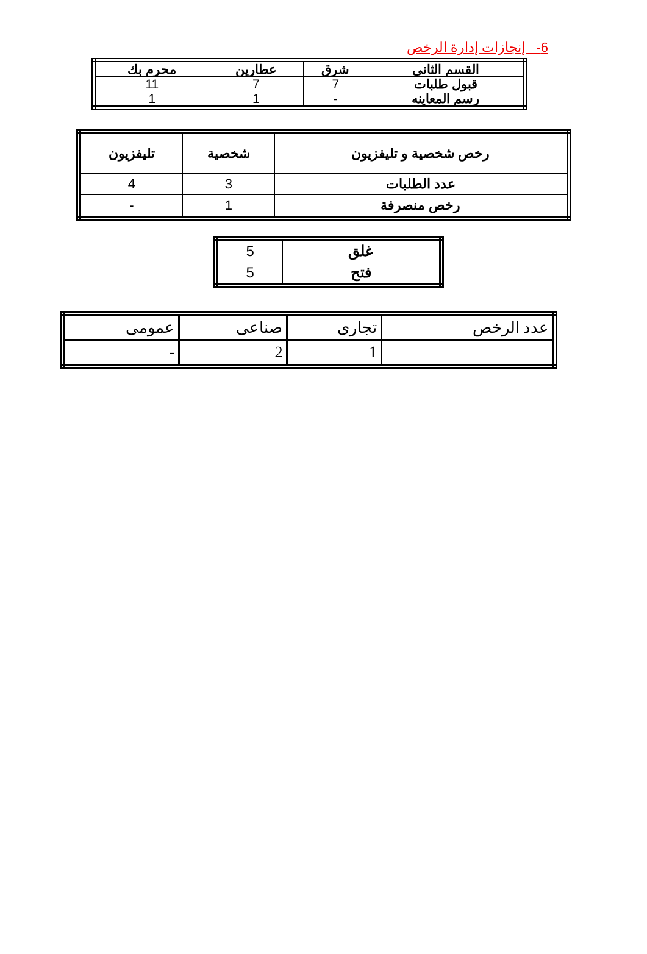6- إنجازات إدارة الرخص
| القسم الثاني | شرق | عطارين | محرم بك |
| قبول طلبات | 7 | 7 | 11 |
| رسم المعاينه | - | 1 | 1 |
| رخص شخصية و تليفزيون | شخصية | تليفزيون |
| عدد الطلبات | 3 | 4 |
| رخص منصرفة | 1 | - |
| غلق | 5 |
| فتح | 5 |
| عدد الرخص | تجارى | صناعى | عمومى |
| | 1 | 2 | - |